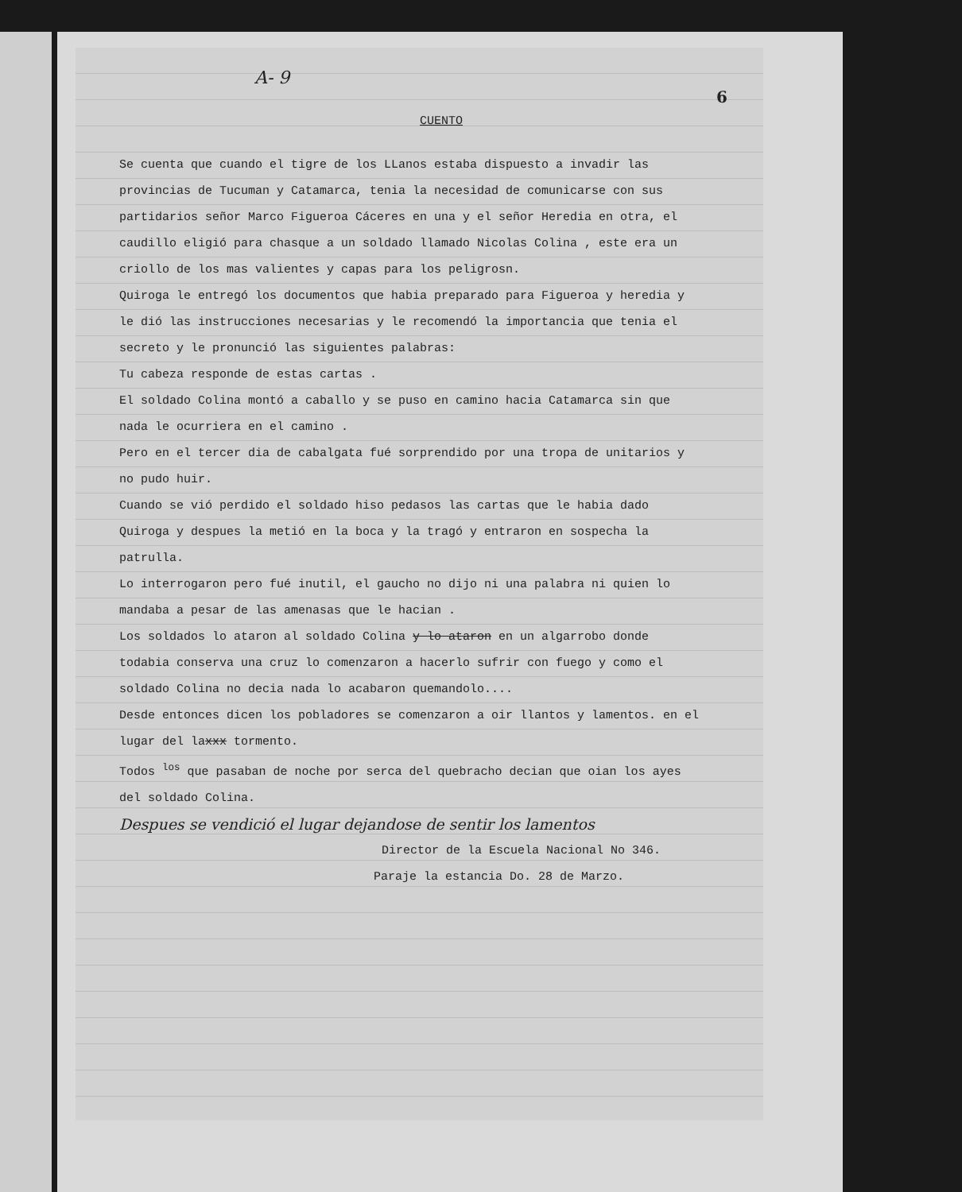A- 9
6
CUENTO
Se cuenta que cuando el tigre de los LLanos estaba dispuesto a invadir las provincias de Tucuman y Catamarca, tenia la necesidad de comunicarse con sus partidarios señor Marco Figueroa Cáceres en una y el señor Heredia en otra, el caudillo eligió para chasque a un soldado llamado Nicolas Colina , este era un criollo de los mas valientes y capas para los peligrosn.
Quiroga le entregó los documentos que habia preparado para Figueroa y heredia y le dió las instrucciones necesarias y le recomendó la importancia que tenia el secreto y le pronunció las siguientes palabras:
Tu cabeza responde de estas cartas .
El soldado Colina montó a caballo y se puso en camino hacia Catamarca sin que nada le ocurriera en el camino .
Pero en el tercer dia de cabalgata fué sorprendido por una tropa de unitarios y no pudo huir.
Cuando se vió perdido el soldado hiso pedasos las cartas que le habia dado Quiroga y despues la metió en la boca y la tragó y entraron en sospecha la patrulla.
Lo interrogaron pero fué inutil, el gaucho no dijo ni una palabra ni quien lo mandaba a pesar de las amenasas que le hacian .
Los soldados lo ataron al soldado Colina y lo ataron en un algarrobo donde todabia conserva una cruz lo comenzaron a hacerlo sufrir con fuego y como el soldado Colina no decia nada lo acabaron quemandolo....
Desde entonces dicen los pobladores se comenzaron a oir llantos y lamentos. en el lugar del laxxx tormento.
Todos <sup>los</sup> que pasaban de noche por serca del quebracho decian que oian los ayes del soldado Colina.
Despues se vendició el lugar dejandose de sentir los lamentos
Director de la Escuela Nacional No 346.
Paraje la estancia Do. 28 de Marzo.